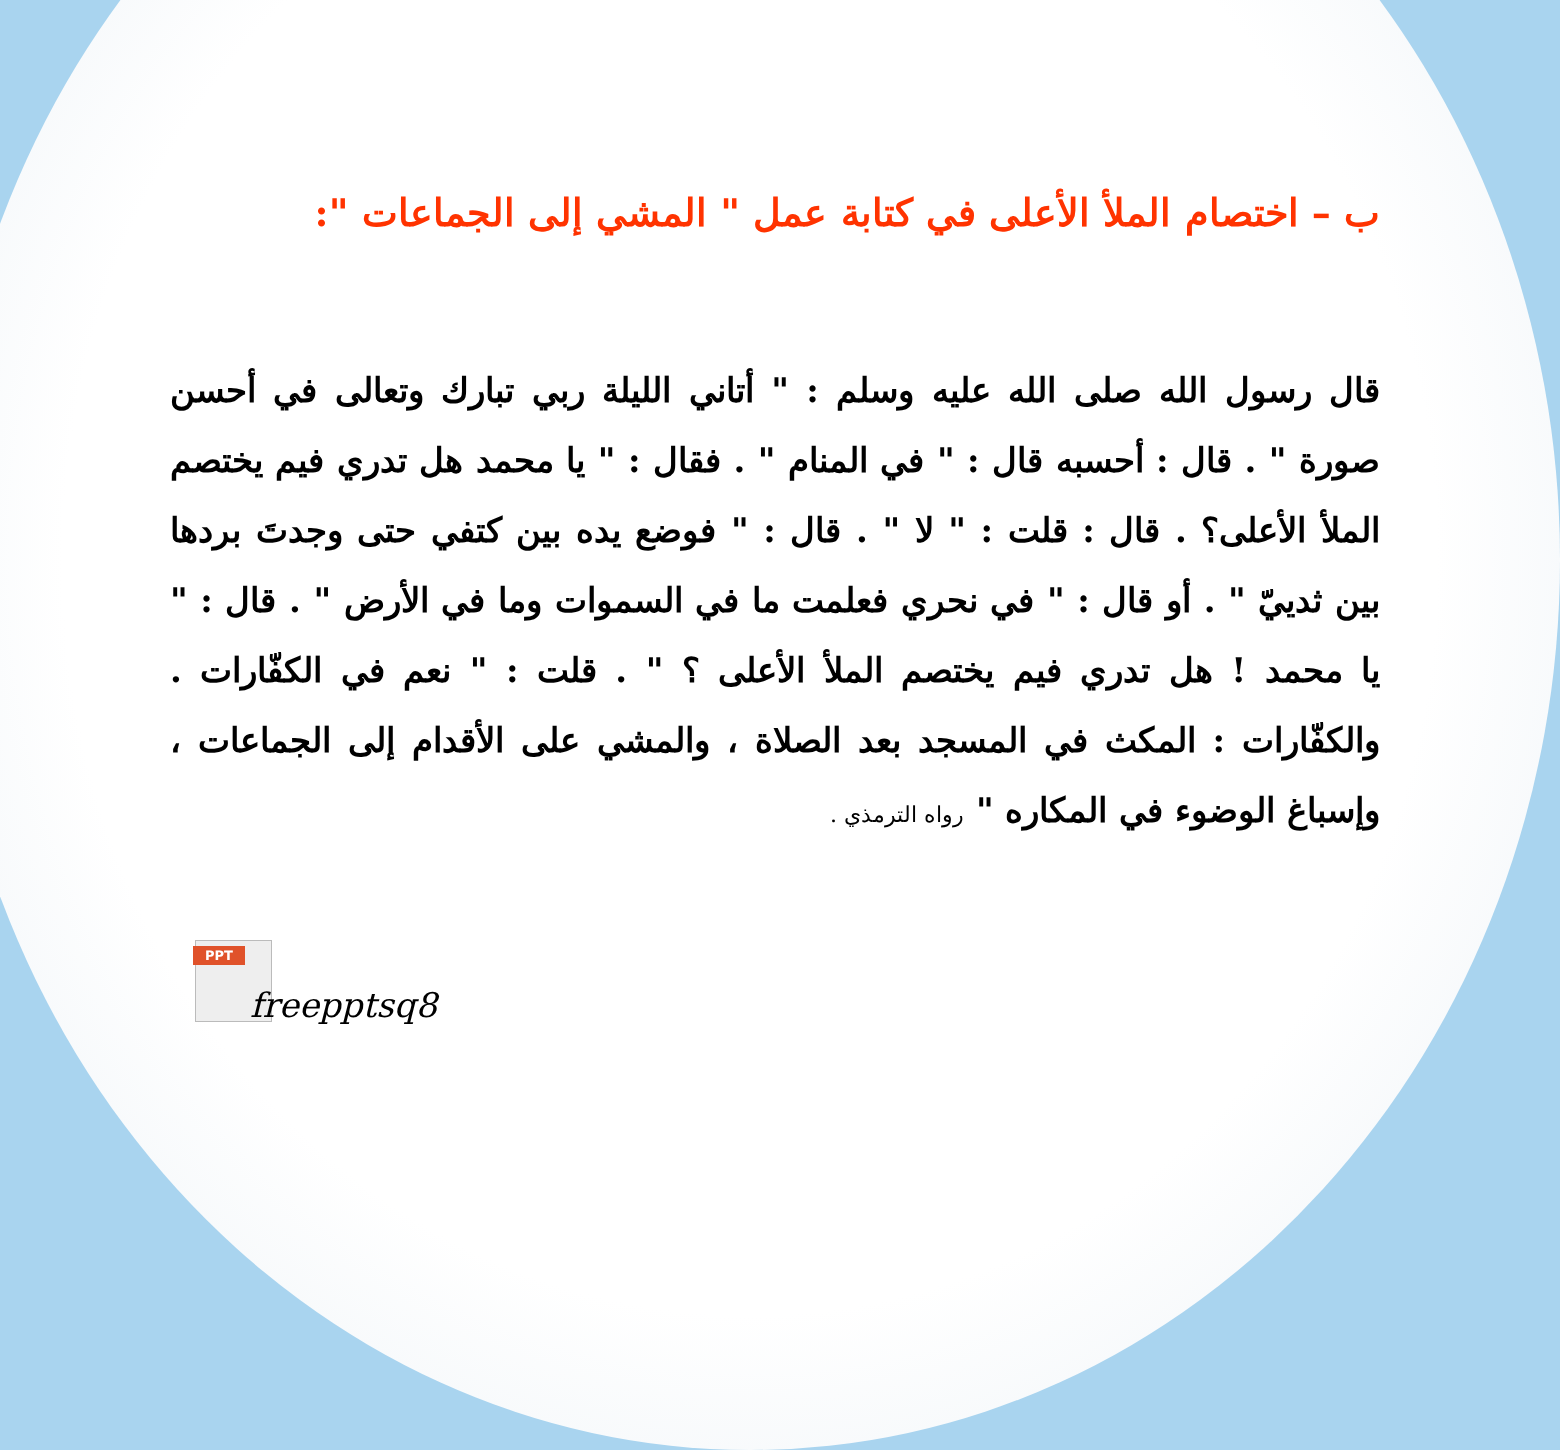ب – اختصام الملأ الأعلى في كتابة عمل " المشي إلى الجماعات ":
قال رسول الله صلى الله عليه وسلم : " أتاني الليلة ربي تبارك وتعالى في أحسن صورة " . قال : أحسبه قال : " في المنام " . فقال : " يا محمد هل تدري فيم يختصم الملأ الأعلى؟ . قال : قلت : " لا " . قال : " فوضع يده بين كتفي حتى وجدتَ بردها بين ثدييّ " . أو قال : " في نحري فعلمت ما في السموات وما في الأرض " . قال : " يا محمد ! هل تدري فيم يختصم الملأ الأعلى ؟ " . قلت : " نعم في الكفّارات . والكفّارات : المكث في المسجد بعد الصلاة ، والمشي على الأقدام إلى الجماعات ، وإسباغ الوضوء في المكاره " رواه الترمذي .
PPT
freepptsq8